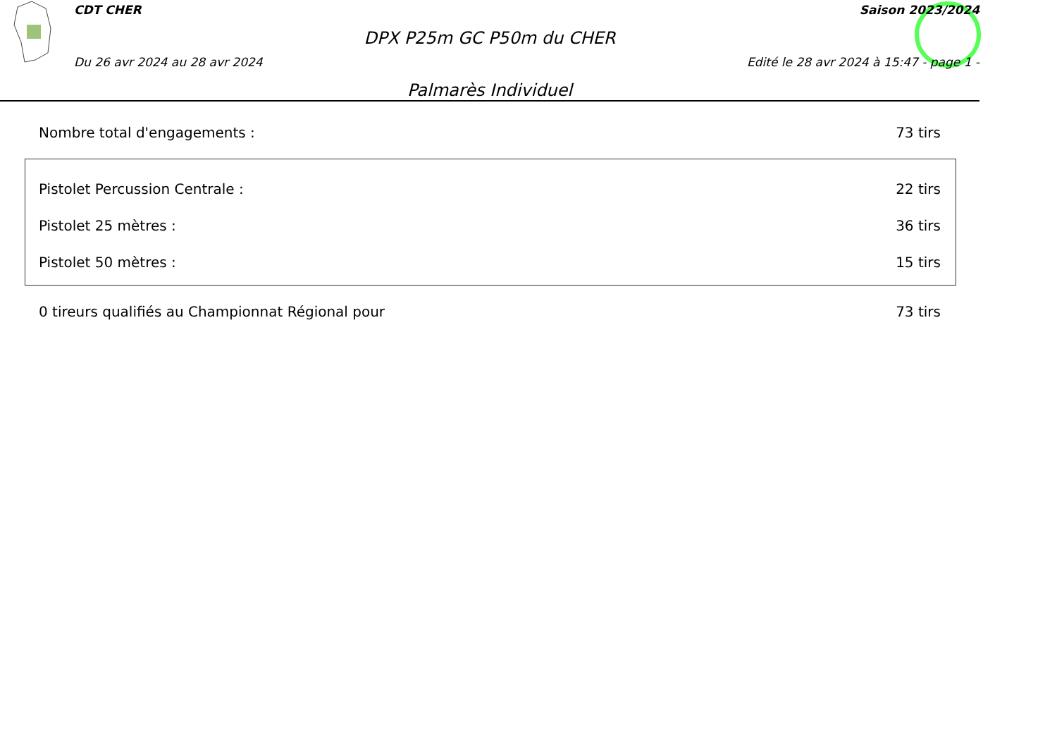CDT CHER Saison 2023/2024
DPX P25m GC P50m du CHER
Du 26 avr 2024 au 28 avr 2024 Edité le 28 avr 2024 à 15:47 - page 1 -
Palmarès Individuel
Nombre total d'engagements : 73 tirs
Pistolet Percussion Centrale : 22 tirs
Pistolet 25 mètres : 36 tirs
Pistolet 50 mètres : 15 tirs
0 tireurs qualifiés au Championnat Régional pour 73 tirs